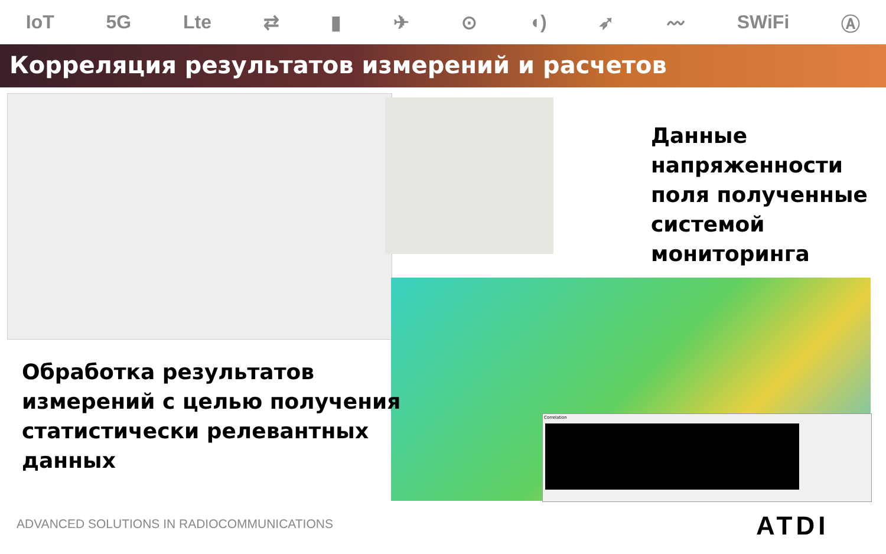IoT 5G Lte ⇄ ▮ ✈ ⊙ ◖) ➶ 〰 SWiFi Ⓐ
Корреляция результатов измерений и расчетов
Correlation
Данные
напряженности
поля полученные
системой
мониторинга
Обработка результатов
измерений с целью получения
статистически релевантных
данных
ADVANCED SOLUTIONS IN RADIOCOMMUNICATIONS
ATDI